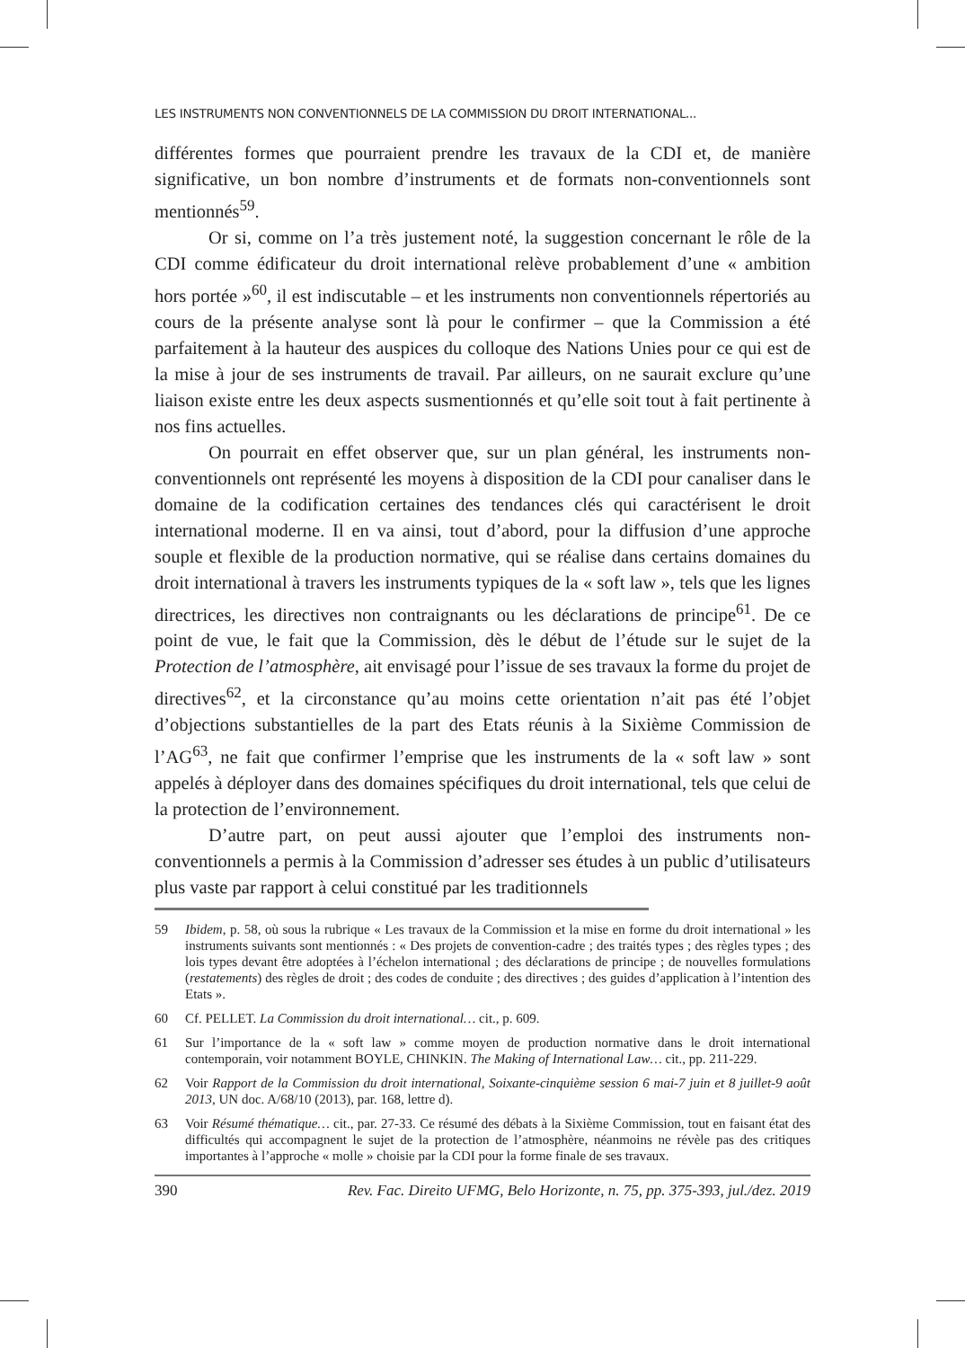LES INSTRUMENTS NON CONVENTIONNELS DE LA COMMISSION DU DROIT INTERNATIONAL...
différentes formes que pourraient prendre les travaux de la CDI et, de manière significative, un bon nombre d’instruments et de formats non-conventionnels sont mentionnés<sup>59</sup>.
Or si, comme on l’a très justement noté, la suggestion concernant le rôle de la CDI comme édificateur du droit international relève probablement d’une « ambition hors portée »<sup>60</sup>, il est indiscutable – et les instruments non conventionnels répertoriés au cours de la présente analyse sont là pour le confirmer – que la Commission a été parfaitement à la hauteur des auspices du colloque des Nations Unies pour ce qui est de la mise à jour de ses instruments de travail. Par ailleurs, on ne saurait exclure qu’une liaison existe entre les deux aspects susmentionnés et qu’elle soit tout à fait pertinente à nos fins actuelles.
On pourrait en effet observer que, sur un plan général, les instruments non-conventionnels ont représenté les moyens à disposition de la CDI pour canaliser dans le domaine de la codification certaines des tendances clés qui caractérisent le droit international moderne. Il en va ainsi, tout d’abord, pour la diffusion d’une approche souple et flexible de la production normative, qui se réalise dans certains domaines du droit international à travers les instruments typiques de la « soft law », tels que les lignes directrices, les directives non contraignants ou les déclarations de principe<sup>61</sup>. De ce point de vue, le fait que la Commission, dès le début de l’étude sur le sujet de la Protection de l’atmosphère, ait envisagé pour l’issue de ses travaux la forme du projet de directives<sup>62</sup>, et la circonstance qu’au moins cette orientation n’ait pas été l’objet d’objections substantielles de la part des Etats réunis à la Sixième Commission de l’AG<sup>63</sup>, ne fait que confirmer l’emprise que les instruments de la « soft law » sont appelés à déployer dans des domaines spécifiques du droit international, tels que celui de la protection de l’environnement.
D’autre part, on peut aussi ajouter que l’emploi des instruments non-conventionnels a permis à la Commission d’adresser ses études à un public d’utilisateurs plus vaste par rapport à celui constitué par les traditionnels
59 Ibidem, p. 58, où sous la rubrique « Les travaux de la Commission et la mise en forme du droit international » les instruments suivants sont mentionnés : « Des projets de convention-cadre ; des traités types ; des règles types ; des lois types devant être adoptées à l’échelon international ; des déclarations de principe ; de nouvelles formulations (restatements) des règles de droit ; des codes de conduite ; des directives ; des guides d’application à l’intention des Etats ».
60 Cf. PELLET. La Commission du droit international… cit., p. 609.
61 Sur l’importance de la « soft law » comme moyen de production normative dans le droit international contemporain, voir notamment BOYLE, CHINKIN. The Making of International Law… cit., pp. 211-229.
62 Voir Rapport de la Commission du droit international, Soixante-cinquième session 6 mai-7 juin et 8 juillet-9 août 2013, UN doc. A/68/10 (2013), par. 168, lettre d).
63 Voir Résumé thématique… cit., par. 27-33. Ce résumé des débats à la Sixième Commission, tout en faisant état des difficultés qui accompagnent le sujet de la protection de l’atmosphère, néanmoins ne révèle pas des critiques importantes à l’approche « molle » choisie par la CDI pour la forme finale de ses travaux.
390 Rev. Fac. Direito UFMG, Belo Horizonte, n. 75, pp. 375-393, jul./dez. 2019